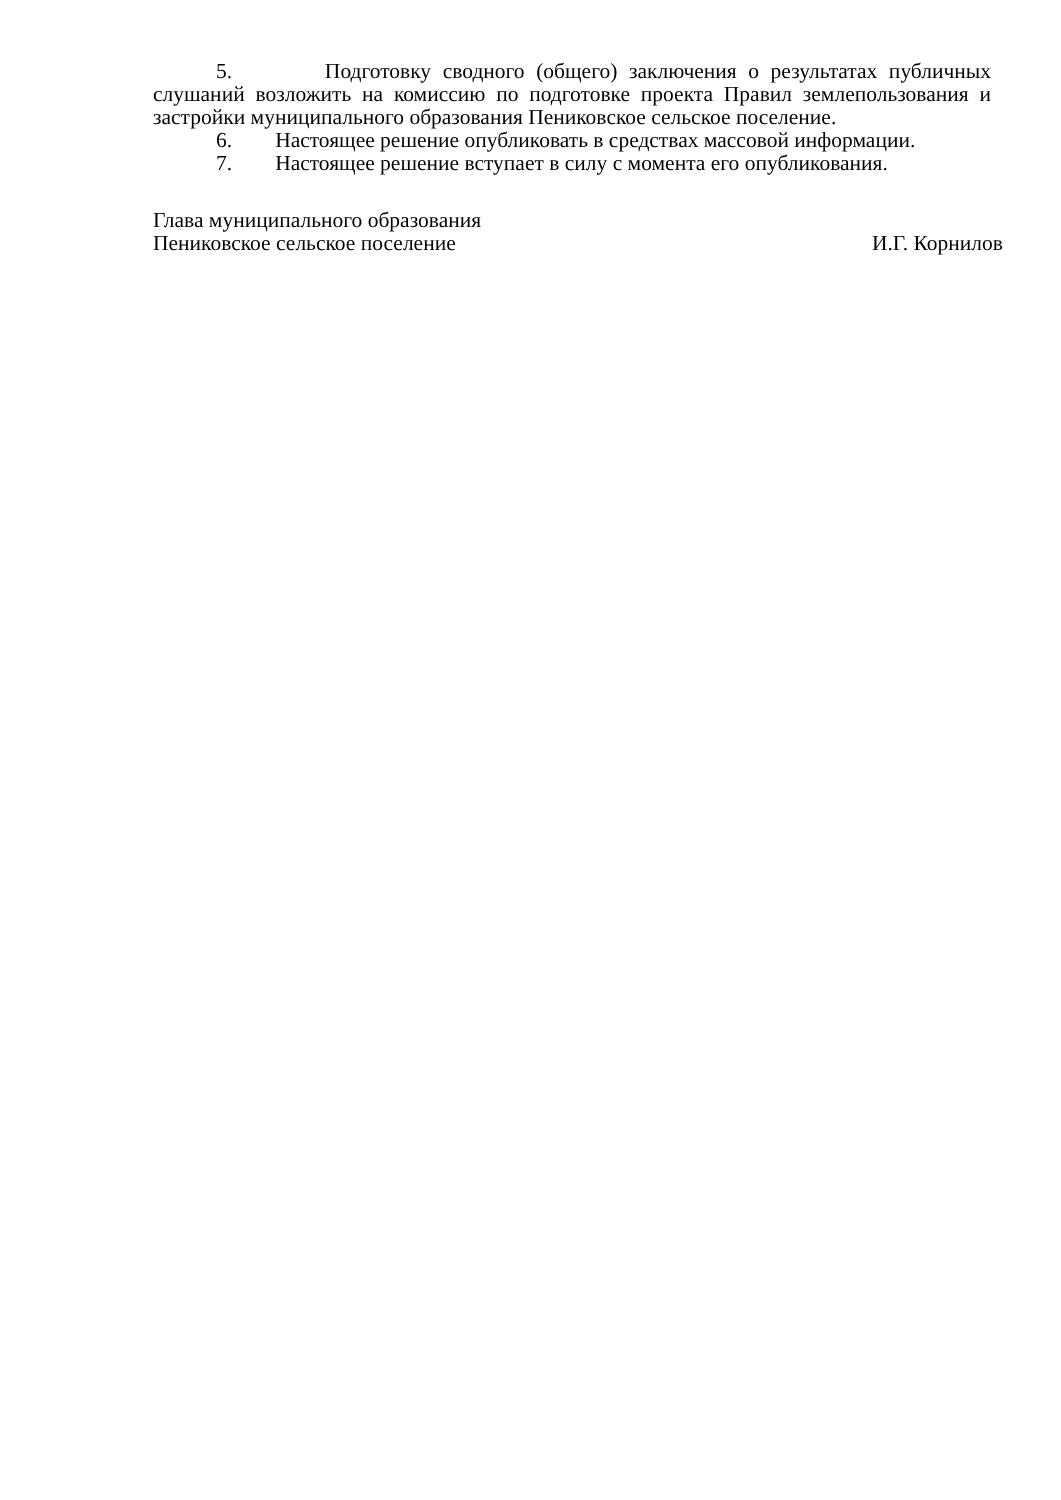5. Подготовку сводного (общего) заключения о результатах публичных слушаний возложить на комиссию по подготовке проекта Правил землепользования и застройки муниципального образования Пениковское сельское поселение.
6. Настоящее решение опубликовать в средствах массовой информации.
7. Настоящее решение вступает в силу с момента его опубликования.
Глава муниципального образования
Пениковское сельское поселение
И.Г. Корнилов